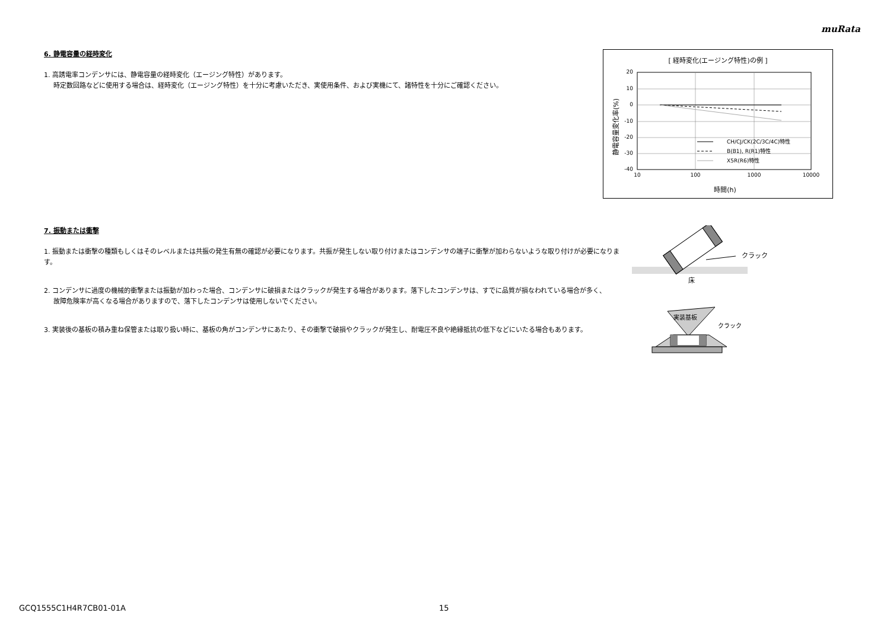muRata
6. 静電容量の経時変化
1. 高誘電率コンデンサには、静電容量の経時変化（エージング特性）があります。
時定数回路などに使用する場合は、経時変化（エージング特性）を十分に考慮いただき、実使用条件、および実機にて、諸特性を十分にご確認ください。
[ 経時変化(エージング特性)の例 ]
20
10
0
-10
-20
-30
-40
10
100
1000
10000
時間(h)
静電容量変化率(%)
CH/CJ/CK(2C/3C/4C)特性
B(B1), R(R1)特性
X5R(R6)特性
7. 振動または衝撃
1. 振動または衝撃の種類もしくはそのレベルまたは共振の発生有無の確認が必要になります。共振が発生しない取り付けまたはコンデンサの端子に衝撃が加わらないような取り付けが必要になります。
2. コンデンサに過度の機械的衝撃または振動が加わった場合、コンデンサに破損またはクラックが発生する場合があります。落下したコンデンサは、すでに品質が損なわれている場合が多く、
故障危険率が高くなる場合がありますので、落下したコンデンサは使用しないでください。
3. 実装後の基板の積み重ね保管または取り扱い時に、基板の角がコンデンサにあたり、その衝撃で破損やクラックが発生し、耐電圧不良や絶縁抵抗の低下などにいたる場合もあります。
クラック
床
実装基板
クラック
GCQ1555C1H4R7CB01-01A 15